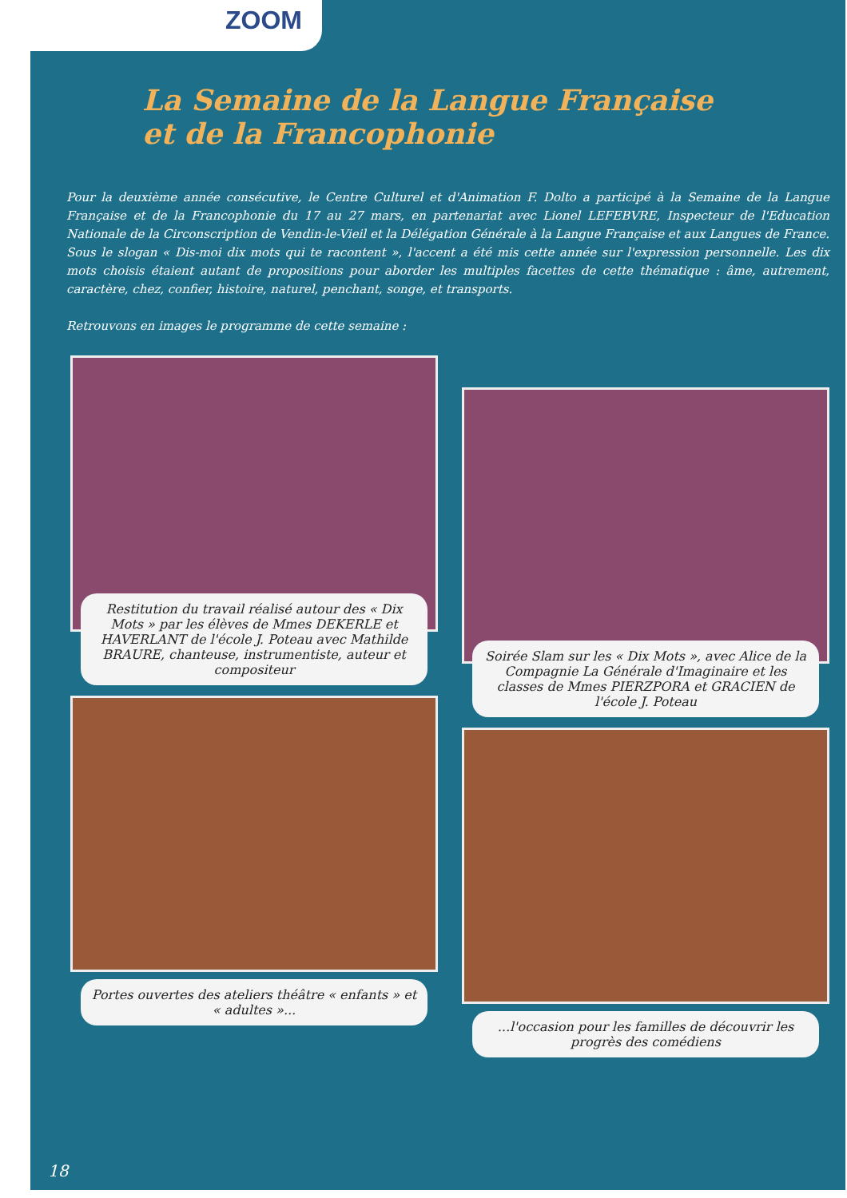ZOOM
La Semaine de la Langue Française
et de la Francophonie
Pour la deuxième année consécutive, le Centre Culturel et d'Animation F. Dolto a participé à la Semaine de la Langue Française et de la Francophonie du 17 au 27 mars, en partenariat avec Lionel LEFEBVRE, Inspecteur de l'Education Nationale de la Circonscription de Vendin-le-Vieil et la Délégation Générale à la Langue Française et aux Langues de France. Sous le slogan « Dis-moi dix mots qui te racontent », l'accent a été mis cette année sur l'expression personnelle. Les dix mots choisis étaient autant de propositions pour aborder les multiples facettes de cette thématique : âme, autrement, caractère, chez, confier, histoire, naturel, penchant, songe, et transports.
Retrouvons en images le programme de cette semaine :
Restitution du travail réalisé autour des « Dix Mots » par les élèves de Mmes DEKERLE et HAVERLANT de l'école J. Poteau avec Mathilde BRAURE, chanteuse, instrumentiste, auteur et compositeur
Soirée Slam sur les « Dix Mots », avec Alice de la Compagnie La Générale d'Imaginaire et les classes de Mmes PIERZPORA et GRACIEN de l'école J. Poteau
Portes ouvertes des ateliers théâtre « enfants » et « adultes »...
...l'occasion pour les familles de découvrir les progrès des comédiens
18